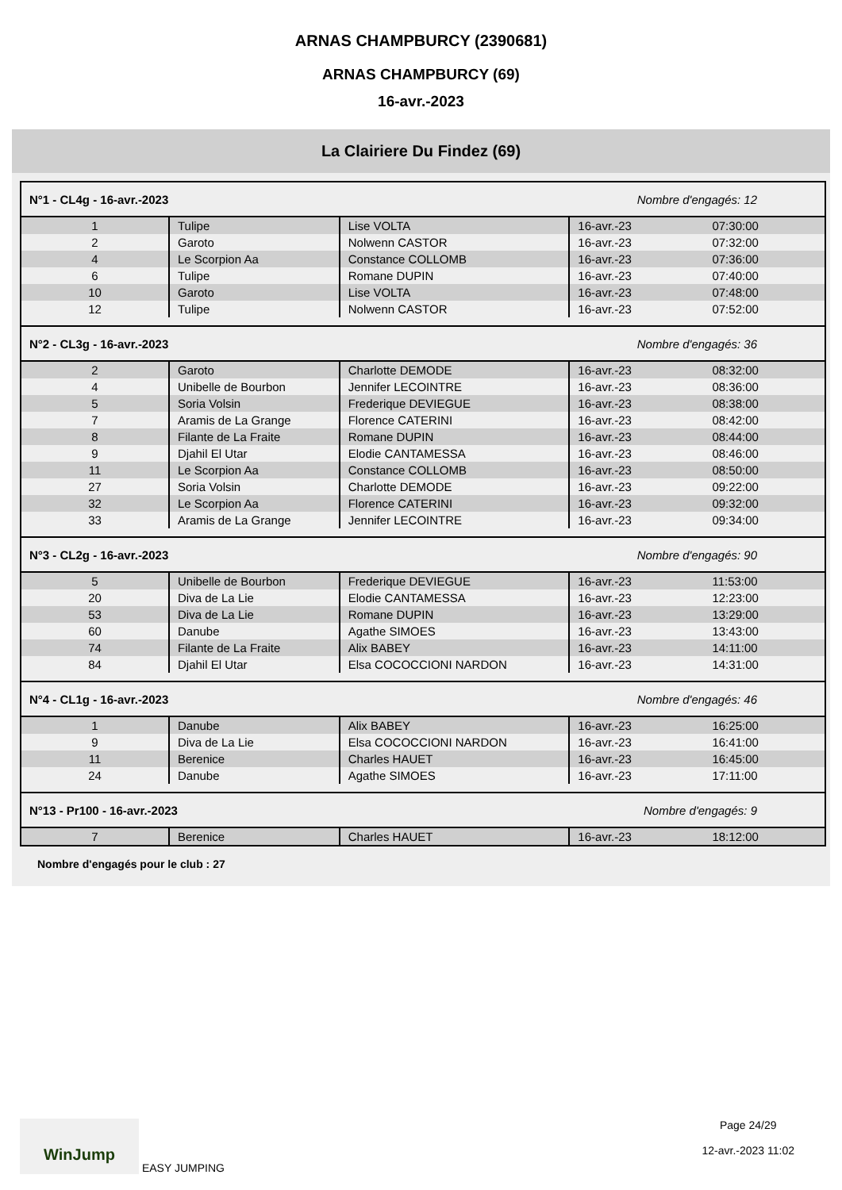ARNAS CHAMPBURCY (2390681)
ARNAS CHAMPBURCY (69)
16-avr.-2023
La Clairiere Du Findez (69)
| N°1 - CL4g - 16-avr.-2023 | | | Nombre d'engagés: 12 | |
| 1 | Tulipe | Lise VOLTA | 16-avr.-23 | 07:30:00 |
| 2 | Garoto | Nolwenn CASTOR | 16-avr.-23 | 07:32:00 |
| 4 | Le Scorpion Aa | Constance COLLOMB | 16-avr.-23 | 07:36:00 |
| 6 | Tulipe | Romane DUPIN | 16-avr.-23 | 07:40:00 |
| 10 | Garoto | Lise VOLTA | 16-avr.-23 | 07:48:00 |
| 12 | Tulipe | Nolwenn CASTOR | 16-avr.-23 | 07:52:00 |
| N°2 - CL3g - 16-avr.-2023 | | | Nombre d'engagés: 36 | |
| 2 | Garoto | Charlotte DEMODE | 16-avr.-23 | 08:32:00 |
| 4 | Unibelle de Bourbon | Jennifer LECOINTRE | 16-avr.-23 | 08:36:00 |
| 5 | Soria Volsin | Frederique DEVIEGUE | 16-avr.-23 | 08:38:00 |
| 7 | Aramis de La Grange | Florence CATERINI | 16-avr.-23 | 08:42:00 |
| 8 | Filante de La Fraite | Romane DUPIN | 16-avr.-23 | 08:44:00 |
| 9 | Djahil El Utar | Elodie CANTAMESSA | 16-avr.-23 | 08:46:00 |
| 11 | Le Scorpion Aa | Constance COLLOMB | 16-avr.-23 | 08:50:00 |
| 27 | Soria Volsin | Charlotte DEMODE | 16-avr.-23 | 09:22:00 |
| 32 | Le Scorpion Aa | Florence CATERINI | 16-avr.-23 | 09:32:00 |
| 33 | Aramis de La Grange | Jennifer LECOINTRE | 16-avr.-23 | 09:34:00 |
| N°3 - CL2g - 16-avr.-2023 | | | Nombre d'engagés: 90 | |
| 5 | Unibelle de Bourbon | Frederique DEVIEGUE | 16-avr.-23 | 11:53:00 |
| 20 | Diva de La Lie | Elodie CANTAMESSA | 16-avr.-23 | 12:23:00 |
| 53 | Diva de La Lie | Romane DUPIN | 16-avr.-23 | 13:29:00 |
| 60 | Danube | Agathe SIMOES | 16-avr.-23 | 13:43:00 |
| 74 | Filante de La Fraite | Alix BABEY | 16-avr.-23 | 14:11:00 |
| 84 | Djahil El Utar | Elsa COCOCCIONI NARDON | 16-avr.-23 | 14:31:00 |
| N°4 - CL1g - 16-avr.-2023 | | | Nombre d'engagés: 46 | |
| 1 | Danube | Alix BABEY | 16-avr.-23 | 16:25:00 |
| 9 | Diva de La Lie | Elsa COCOCCIONI NARDON | 16-avr.-23 | 16:41:00 |
| 11 | Berenice | Charles HAUET | 16-avr.-23 | 16:45:00 |
| 24 | Danube | Agathe SIMOES | 16-avr.-23 | 17:11:00 |
| N°13 - Pr100 - 16-avr.-2023 | | | Nombre d'engagés: 9 | |
| 7 | Berenice | Charles HAUET | 16-avr.-23 | 18:12:00 |
Nombre d'engagés pour le club : 27
WinJump EASY JUMPING Page 24/29
12-avr.-2023 11:02